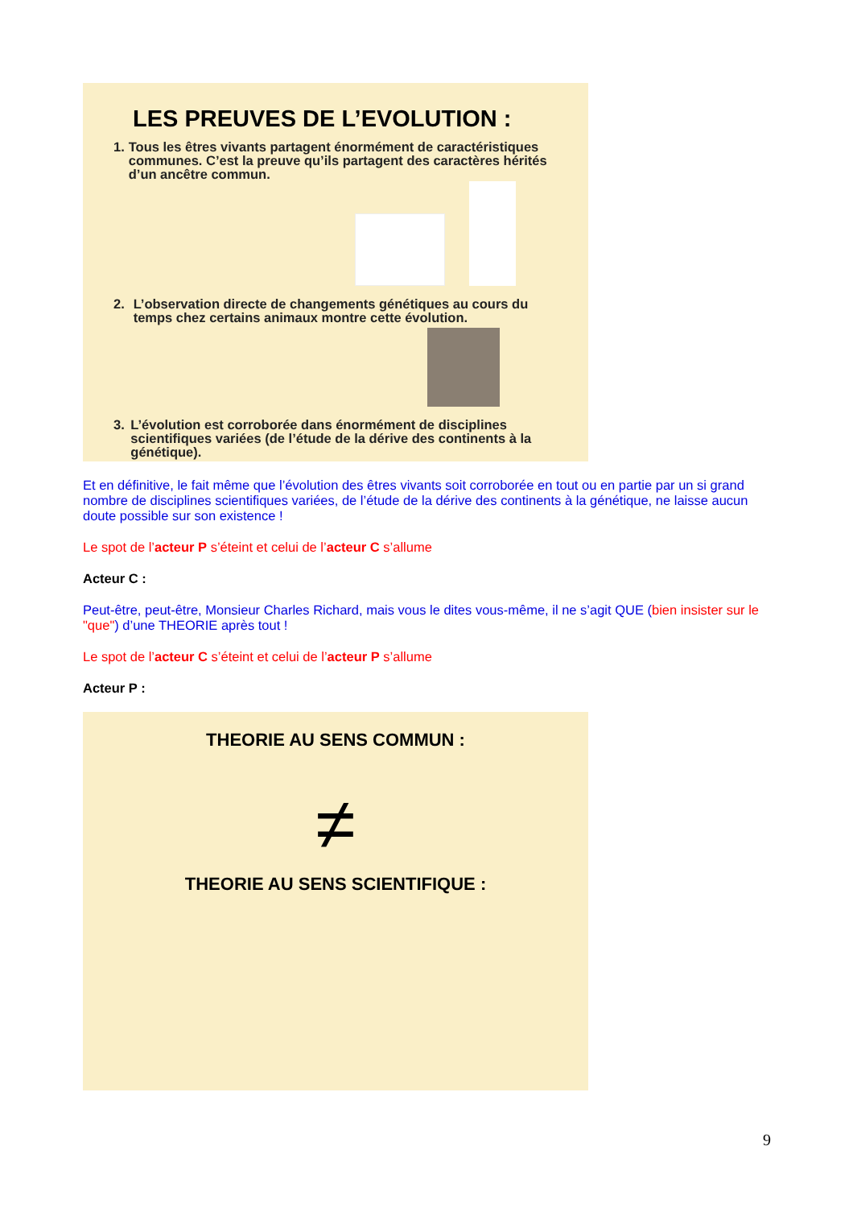LES PREUVES DE L’EVOLUTION :
1. Tous les êtres vivants partagent énormément de caractéristiques communes. C’est la preuve qu’ils partagent des caractères hérités d’un ancêtre commun.
2. L’observation directe de changements génétiques au cours du temps chez certains animaux montre cette évolution.
3. L’évolution est corroborée dans énormément de disciplines scientifiques variées (de l’étude de la dérive des continents à la génétique).
Et en définitive, le fait même que l’évolution des êtres vivants soit corroborée en tout ou en partie par un si grand nombre de disciplines scientifiques variées, de l’étude de la dérive des continents à la génétique, ne laisse aucun doute possible sur son existence !
Le spot de l’acteur P s’éteint et celui de l’acteur C s’allume
Acteur C :
Peut-être, peut-être, Monsieur Charles Richard, mais vous le dites vous-même, il ne s’agit QUE (bien insister sur le "que") d’une THEORIE après tout !
Le spot de l’acteur C s’éteint et celui de l’acteur P s’allume
Acteur P :
THEORIE AU SENS COMMUN :
≠
THEORIE AU SENS SCIENTIFIQUE :
9